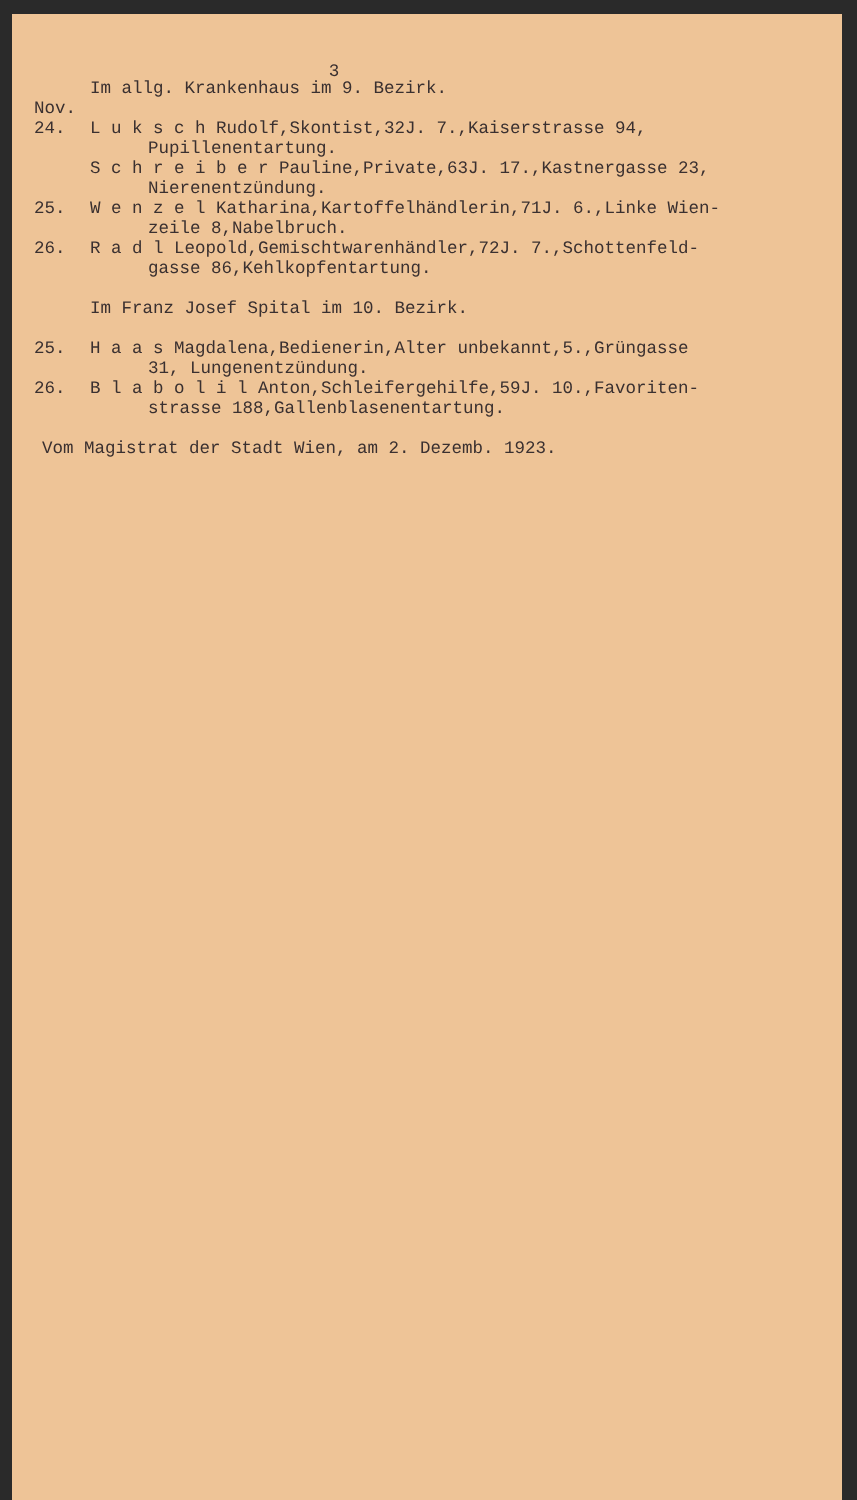3
Im allg. Krankenhaus im 9. Bezirk.
Nov.
24. L u k s c h Rudolf,Skontist,32J. 7.,Kaiserstrasse 94,
Pupillenentartung.
S c h r e i b e r Pauline,Private,63J. 17.,Kastnergasse 23,
Nierenentzündung.
25. W e n z e l Katharina,Kartoffelhändlerin,71J. 6.,Linke Wien-
zeile 8,Nabelbruch.
26. R a d l Leopold,Gemischtwarenhändler,72J. 7.,Schottenfeld-
gasse 86,Kehlkopfentartung.
Im Franz Josef Spital im 10. Bezirk.
25. H a a s Magdalena,Bedienerin,Alter unbekannt,5.,Grüngasse
31, Lungenentzündung.
26. B l a b o l i l Anton,Schleifergehilfe,59J. 10.,Favoriten-
strasse 188,Gallenblasenentartung.
Vom Magistrat der Stadt Wien, am 2. Dezemb. 1923.